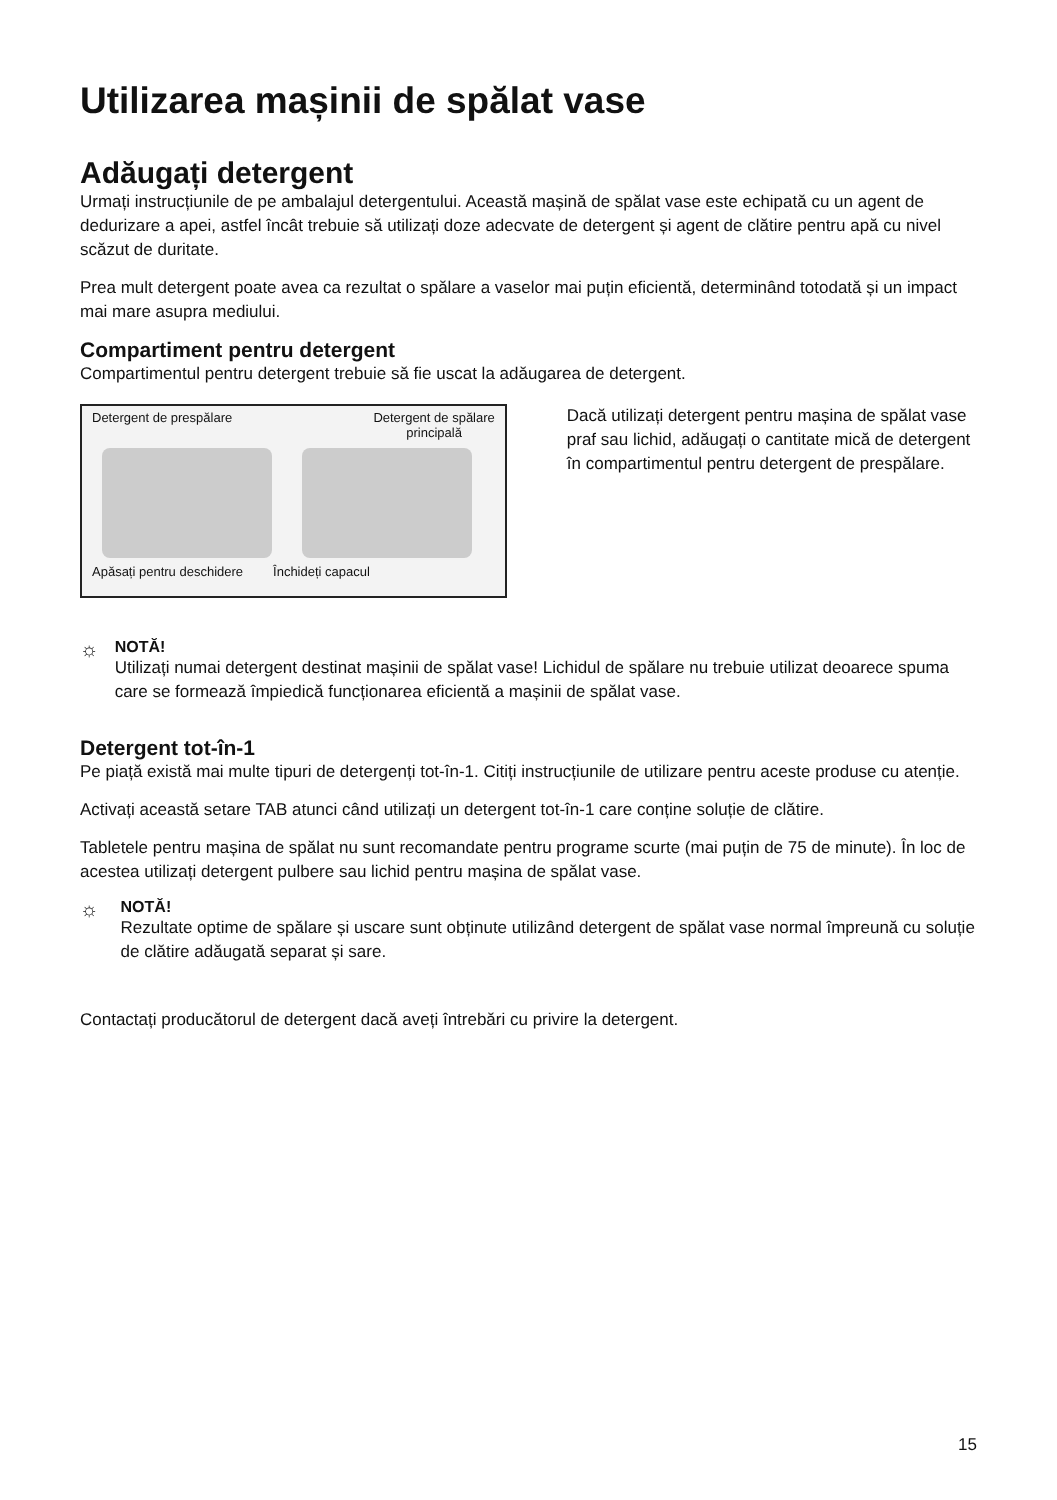Utilizarea mașinii de spălat vase
Adăugați detergent
Urmați instrucțiunile de pe ambalajul detergentului. Această mașină de spălat vase este echipată cu un agent de dedurizare a apei, astfel încât trebuie să utilizați doze adecvate de detergent și agent de clătire pentru apă cu nivel scăzut de duritate.
Prea mult detergent poate avea ca rezultat o spălare a vaselor mai puțin eficientă, determinând totodată și un impact mai mare asupra mediului.
Compartiment pentru detergent
Compartimentul pentru detergent trebuie să fie uscat la adăugarea de detergent.
Detergent de prespălare Detergent de spălare
principală
Apăsați pentru deschidere Închideți capacul
Dacă utilizați detergent pentru mașina de spălat vase praf sau lichid, adăugați o cantitate mică de detergent în compartimentul pentru detergent de prespălare.
☼
NOTĂ!
Utilizați numai detergent destinat mașinii de spălat vase! Lichidul de spălare nu trebuie utilizat deoarece spuma care se formează împiedică funcționarea eficientă a mașinii de spălat vase.
Detergent tot-în-1
Pe piață există mai multe tipuri de detergenți tot-în-1. Citiți instrucțiunile de utilizare pentru aceste produse cu atenție.
Activați această setare TAB atunci când utilizați un detergent tot-în-1 care conține soluție de clătire.
Tabletele pentru mașina de spălat nu sunt recomandate pentru programe scurte (mai puțin de 75 de minute). În loc de acestea utilizați detergent pulbere sau lichid pentru mașina de spălat vase.
☼
NOTĂ!
Rezultate optime de spălare și uscare sunt obținute utilizând detergent de spălat vase normal împreună cu soluție de clătire adăugată separat și sare.
Contactați producătorul de detergent dacă aveți întrebări cu privire la detergent.
15